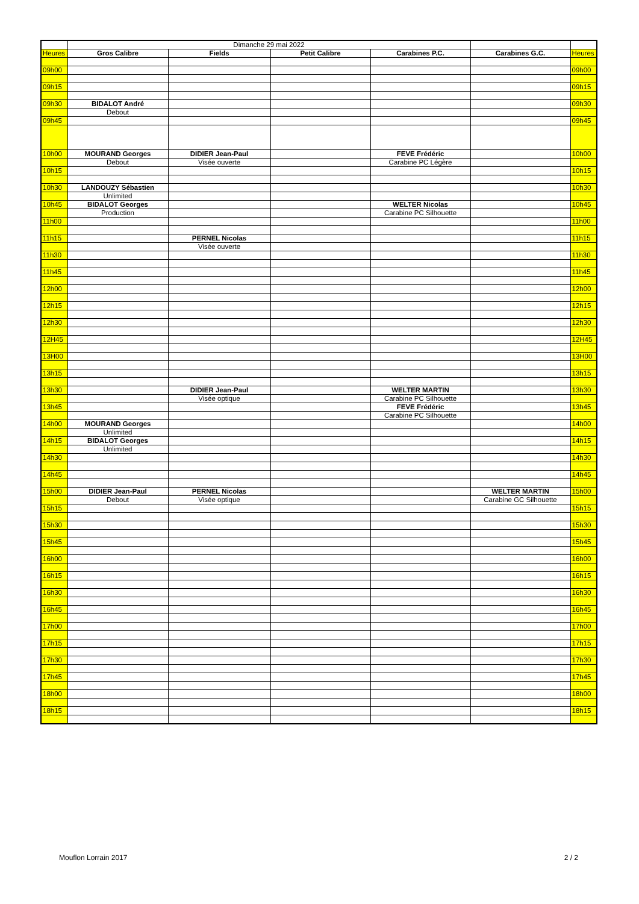| | Dimanche 29 mai 2022 | | | | | |
| Heures | Gros Calibre | Fields | Petit Calibre | Carabines P.C. | Carabines G.C. | Heures |
| 09h00 | | | | | | 09h00 |
| 09h15 | | | | | | 09h15 |
| 09h30 | BIDALOT André | | | | | 09h30 |
| | Debout | | | | | |
| 09h45 | | | | | | 09h45 |
| 10h00 | MOURAND Georges | DIDIER Jean-Paul | | FEVE Frédéric | | 10h00 |
| | Debout | Visée ouverte | | Carabine PC Légère | | |
| 10h15 | | | | | | 10h15 |
| 10h30 | LANDOUZY Sébastien | | | | | 10h30 |
| | Unlimited | | | | | |
| 10h45 | BIDALOT Georges | | | WELTER Nicolas | | 10h45 |
| | Production | | | Carabine PC Silhouette | | |
| 11h00 | | | | | | 11h00 |
| 11h15 | | PERNEL Nicolas | | | | 11h15 |
| | | Visée ouverte | | | | |
| 11h30 | | | | | | 11h30 |
| 11h45 | | | | | | 11h45 |
| 12h00 | | | | | | 12h00 |
| 12h15 | | | | | | 12h15 |
| 12h30 | | | | | | 12h30 |
| 12H45 | | | | | | 12H45 |
| 13H00 | | | | | | 13H00 |
| 13h15 | | | | | | 13h15 |
| 13h30 | | DIDIER Jean-Paul | | WELTER MARTIN | | 13h30 |
| | | Visée optique | | Carabine PC Silhouette | | |
| 13h45 | | | | FEVE Frédéric | | 13h45 |
| | | | | Carabine PC Silhouette | | |
| 14h00 | MOURAND Georges | | | | | 14h00 |
| | Unlimited | | | | | |
| 14h15 | BIDALOT Georges | | | | | 14h15 |
| | Unlimited | | | | | |
| 14h30 | | | | | | 14h30 |
| 14h45 | | | | | | 14h45 |
| 15h00 | DIDIER Jean-Paul | PERNEL Nicolas | | | WELTER MARTIN | 15h00 |
| | Debout | Visée optique | | | Carabine GC Silhouette | |
| 15h15 | | | | | | 15h15 |
| 15h30 | | | | | | 15h30 |
| 15h45 | | | | | | 15h45 |
| 16h00 | | | | | | 16h00 |
| 16h15 | | | | | | 16h15 |
| 16h30 | | | | | | 16h30 |
| 16h45 | | | | | | 16h45 |
| 17h00 | | | | | | 17h00 |
| 17h15 | | | | | | 17h15 |
| 17h30 | | | | | | 17h30 |
| 17h45 | | | | | | 17h45 |
| 18h00 | | | | | | 18h00 |
| 18h15 | | | | | | 18h15 |
Mouflon Lorrain 2017 2 / 2